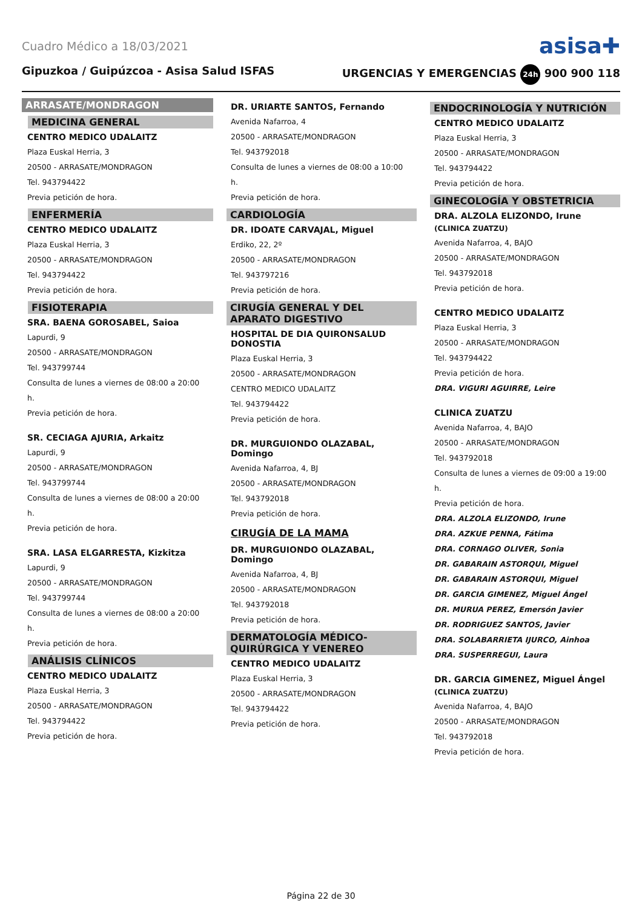Cuadro Médico a 18/03/2021
asisa✚
Gipuzkoa / Guipúzcoa - Asisa Salud ISFAS
URGENCIAS Y EMERGENCIAS 24h 900 900 118
ARRASATE/MONDRAGON
MEDICINA GENERAL
CENTRO MEDICO UDALAITZ
Plaza Euskal Herria, 3
20500 - ARRASATE/MONDRAGON
Tel. 943794422
Previa petición de hora.
ENFERMERÍA
CENTRO MEDICO UDALAITZ
Plaza Euskal Herria, 3
20500 - ARRASATE/MONDRAGON
Tel. 943794422
Previa petición de hora.
FISIOTERAPIA
SRA. BAENA GOROSABEL, Saioa
Lapurdi, 9
20500 - ARRASATE/MONDRAGON
Tel. 943799744
Consulta de lunes a viernes de 08:00 a 20:00 h.
Previa petición de hora.
SR. CECIAGA AJURIA, Arkaitz
Lapurdi, 9
20500 - ARRASATE/MONDRAGON
Tel. 943799744
Consulta de lunes a viernes de 08:00 a 20:00 h.
Previa petición de hora.
SRA. LASA ELGARRESTA, Kizkitza
Lapurdi, 9
20500 - ARRASATE/MONDRAGON
Tel. 943799744
Consulta de lunes a viernes de 08:00 a 20:00 h.
Previa petición de hora.
ANÁLISIS CLÍNICOS
CENTRO MEDICO UDALAITZ
Plaza Euskal Herria, 3
20500 - ARRASATE/MONDRAGON
Tel. 943794422
Previa petición de hora.
DR. URIARTE SANTOS, Fernando
Avenida Nafarroa, 4
20500 - ARRASATE/MONDRAGON
Tel. 943792018
Consulta de lunes a viernes de 08:00 a 10:00 h.
Previa petición de hora.
CARDIOLOGÍA
DR. IDOATE CARVAJAL, Miguel
Erdiko, 22, 2º
20500 - ARRASATE/MONDRAGON
Tel. 943797216
Previa petición de hora.
CIRUGÍA GENERAL Y DEL APARATO DIGESTIVO
HOSPITAL DE DIA QUIRONSALUD DONOSTIA
Plaza Euskal Herria, 3
20500 - ARRASATE/MONDRAGON
CENTRO MEDICO UDALAITZ
Tel. 943794422
Previa petición de hora.
DR. MURGUIONDO OLAZABAL, Domingo
Avenida Nafarroa, 4, BJ
20500 - ARRASATE/MONDRAGON
Tel. 943792018
Previa petición de hora.
CIRUGÍA DE LA MAMA
DR. MURGUIONDO OLAZABAL, Domingo
Avenida Nafarroa, 4, BJ
20500 - ARRASATE/MONDRAGON
Tel. 943792018
Previa petición de hora.
DERMATOLOGÍA MÉDICO-QUIRÚRGICA Y VENEREO
CENTRO MEDICO UDALAITZ
Plaza Euskal Herria, 3
20500 - ARRASATE/MONDRAGON
Tel. 943794422
Previa petición de hora.
ENDOCRINOLOGÍA Y NUTRICIÓN
CENTRO MEDICO UDALAITZ
Plaza Euskal Herria, 3
20500 - ARRASATE/MONDRAGON
Tel. 943794422
Previa petición de hora.
GINECOLOGÍA Y OBSTETRICIA
DRA. ALZOLA ELIZONDO, Irune
(CLINICA ZUATZU)
Avenida Nafarroa, 4, BAJO
20500 - ARRASATE/MONDRAGON
Tel. 943792018
Previa petición de hora.
CENTRO MEDICO UDALAITZ
Plaza Euskal Herria, 3
20500 - ARRASATE/MONDRAGON
Tel. 943794422
Previa petición de hora.
DRA. VIGURI AGUIRRE, Leire
CLINICA ZUATZU
Avenida Nafarroa, 4, BAJO
20500 - ARRASATE/MONDRAGON
Tel. 943792018
Consulta de lunes a viernes de 09:00 a 19:00 h.
Previa petición de hora.
DRA. ALZOLA ELIZONDO, Irune
DRA. AZKUE PENNA, Fátima
DRA. CORNAGO OLIVER, Sonia
DR. GABARAIN ASTORQUI, Miguel
DR. GABARAIN ASTORQUI, Miguel
DR. GARCIA GIMENEZ, Miguel Ángel
DR. MURUA PEREZ, Emersón Javier
DR. RODRIGUEZ SANTOS, Javier
DRA. SOLABARRIETA IJURCO, Ainhoa
DRA. SUSPERREGUI, Laura
DR. GARCIA GIMENEZ, Miguel Ángel
(CLINICA ZUATZU)
Avenida Nafarroa, 4, BAJO
20500 - ARRASATE/MONDRAGON
Tel. 943792018
Previa petición de hora.
Página 22 de 30